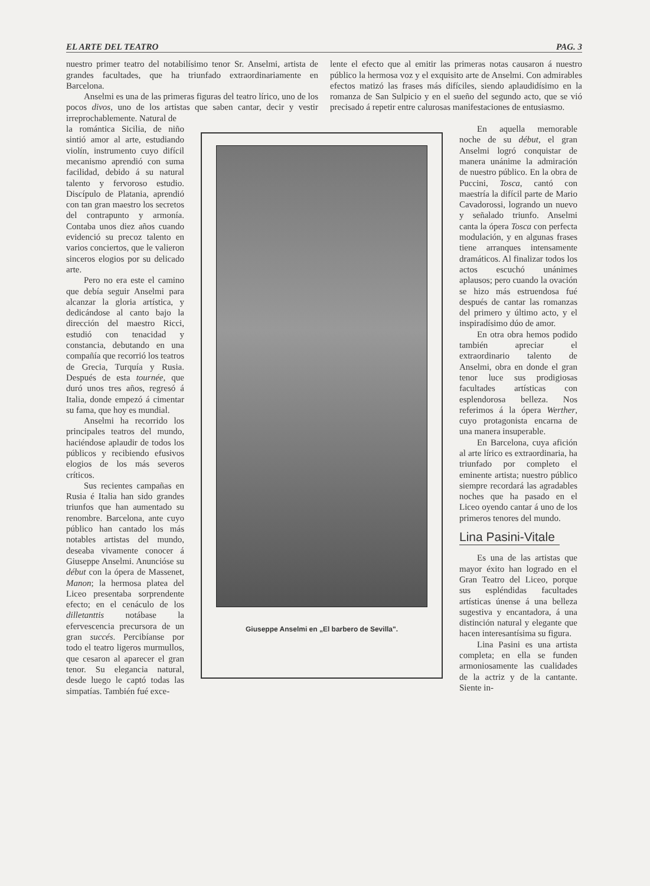EL ARTE DEL TEATRO PAG. 3
nuestro primer teatro del notabilísimo tenor Sr. Anselmi, artista de grandes facultades, que ha triunfado extraordinariamente en Barcelona.
Anselmi es una de las primeras figuras del teatro lírico, uno de los pocos divos, uno de los artistas que saben cantar, decir y vestir irreprochablemente. Natural de
lente el efecto que al emitir las primeras notas causaron á nuestro público la hermosa voz y el exquisito arte de Anselmi. Con admirables efectos matizó las frases más difíciles, siendo aplaudidísimo en la romanza de San Sulpicio y en el sueño del segundo acto, que se vió precisado á repetir entre calurosas manifestaciones de entusiasmo.
la romántica Sicilia, de niño sintió amor al arte, estudiando violín, instrumento cuyo difícil mecanismo aprendió con suma facilidad, debido á su natural talento y fervoroso estudio. Discípulo de Platania, aprendió con tan gran maestro los secretos del contrapunto y armonía. Contaba unos diez años cuando evidenció su precoz talento en varios conciertos, que le valieron sinceros elogios por su delicado arte.
Pero no era este el camino que debía seguir Anselmi para alcanzar la gloria artística, y dedicándose al canto bajo la dirección del maestro Ricci, estudió con tenacidad y constancia, debutando en una compañía que recorrió los teatros de Grecia, Turquía y Rusia. Después de esta tournée, que duró unos tres años, regresó á Italia, donde empezó á cimentar su fama, que hoy es mundial.
Anselmi ha recorrido los principales teatros del mundo, haciéndose aplaudir de todos los públicos y recibiendo efusivos elogios de los más severos críticos.
Sus recientes campañas en Rusia é Italia han sido grandes triunfos que han aumentado su renombre. Barcelona, ante cuyo público han cantado los más notables artistas del mundo, deseaba vivamente conocer á Giuseppe Anselmi. Anuncióse su début con la ópera de Massenet, Manon; la hermosa platea del Liceo presentaba sorprendente efecto; en el cenáculo de los dilletanttis notábase la efervescencia precursora de un gran succés. Percibíanse por todo el teatro ligeros murmullos, que cesaron al aparecer el gran tenor. Su elegancia natural, desde luego le captó todas las simpatías. También fué exce-
Giuseppe Anselmi en „El barbero de Sevilla".
En aquella memorable noche de su début, el gran Anselmi logró conquistar de manera unánime la admiración de nuestro público. En la obra de Puccini, Tosca, cantó con maestría la difícil parte de Mario Cavadorossi, logrando un nuevo y señalado triunfo. Anselmi canta la ópera Tosca con perfecta modulación, y en algunas frases tiene arranques intensamente dramáticos. Al finalizar todos los actos escuchó unánimes aplausos; pero cuando la ovación se hizo más estruendosa fué después de cantar las romanzas del primero y último acto, y el inspiradísimo dúo de amor.
En otra obra hemos podido también apreciar el extraordinario talento de Anselmi, obra en donde el gran tenor luce sus prodigiosas facultades artísticas con esplendorosa belleza. Nos referimos á la ópera Werther, cuyo protagonista encarna de una manera insuperable.
En Barcelona, cuya afición al arte lírico es extraordinaria, ha triunfado por completo el eminente artista; nuestro público siempre recordará las agradables noches que ha pasado en el Liceo oyendo cantar á uno de los primeros tenores del mundo.
Lina Pasini-Vitale
Es una de las artistas que mayor éxito han logrado en el Gran Teatro del Liceo, porque sus espléndidas facultades artísticas únense á una belleza sugestiva y encantadora, á una distinción natural y elegante que hacen interesantísima su figura.
Lina Pasini es una artista completa; en ella se funden armoniosamente las cualidades de la actriz y de la cantante. Siente in-